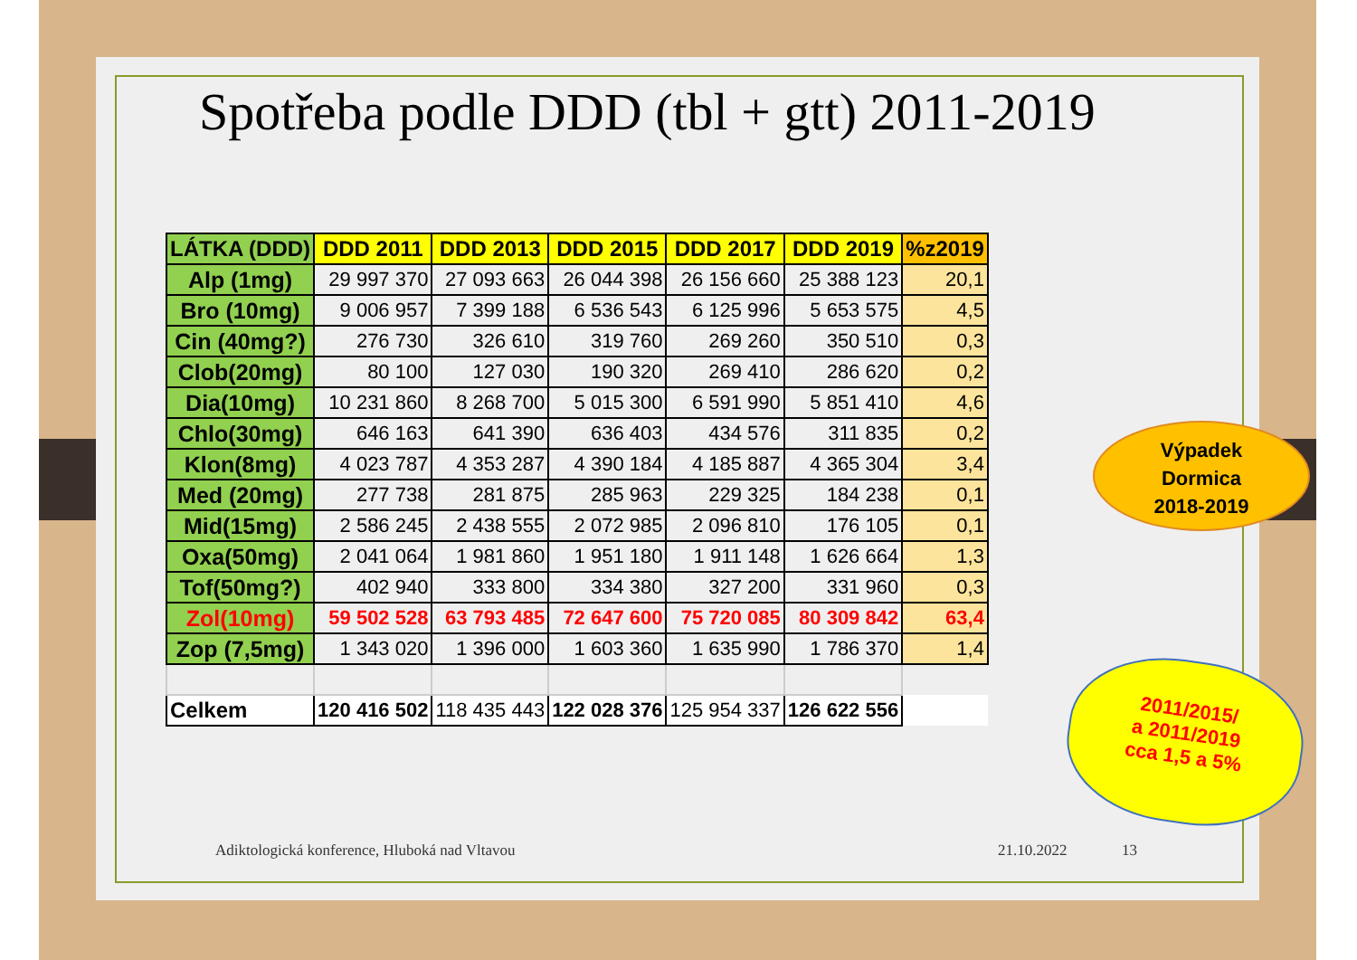Spotřeba podle DDD (tbl + gtt) 2011-2019
| LÁTKA (DDD) | DDD 2011 | DDD 2013 | DDD 2015 | DDD 2017 | DDD 2019 | %z2019 |
| --- | --- | --- | --- | --- | --- | --- |
| Alp (1mg) | 29 997 370 | 27 093 663 | 26 044 398 | 26 156 660 | 25 388 123 | 20,1 |
| Bro (10mg) | 9 006 957 | 7 399 188 | 6 536 543 | 6 125 996 | 5 653 575 | 4,5 |
| Cin (40mg?) | 276 730 | 326 610 | 319 760 | 269 260 | 350 510 | 0,3 |
| Clob(20mg) | 80 100 | 127 030 | 190 320 | 269 410 | 286 620 | 0,2 |
| Dia(10mg) | 10 231 860 | 8 268 700 | 5 015 300 | 6 591 990 | 5 851 410 | 4,6 |
| Chlo(30mg) | 646 163 | 641 390 | 636 403 | 434 576 | 311 835 | 0,2 |
| Klon(8mg) | 4 023 787 | 4 353 287 | 4 390 184 | 4 185 887 | 4 365 304 | 3,4 |
| Med (20mg) | 277 738 | 281 875 | 285 963 | 229 325 | 184 238 | 0,1 |
| Mid(15mg) | 2 586 245 | 2 438 555 | 2 072 985 | 2 096 810 | 176 105 | 0,1 |
| Oxa(50mg) | 2 041 064 | 1 981 860 | 1 951 180 | 1 911 148 | 1 626 664 | 1,3 |
| Tof(50mg?) | 402 940 | 333 800 | 334 380 | 327 200 | 331 960 | 0,3 |
| Zol(10mg) | 59 502 528 | 63 793 485 | 72 647 600 | 75 720 085 | 80 309 842 | 63,4 |
| Zop (7,5mg) | 1 343 020 | 1 396 000 | 1 603 360 | 1 635 990 | 1 786 370 | 1,4 |
| Celkem | 120 416 502 | 118 435 443 | 122 028 376 | 125 954 337 | 126 622 556 | |
Výpadek
Dormica
2018-2019
2011/2015/
a 2011/2019
cca 1,5 a 5%
Adiktologická konference, Hluboká nad Vltavou
21.10.2022 13